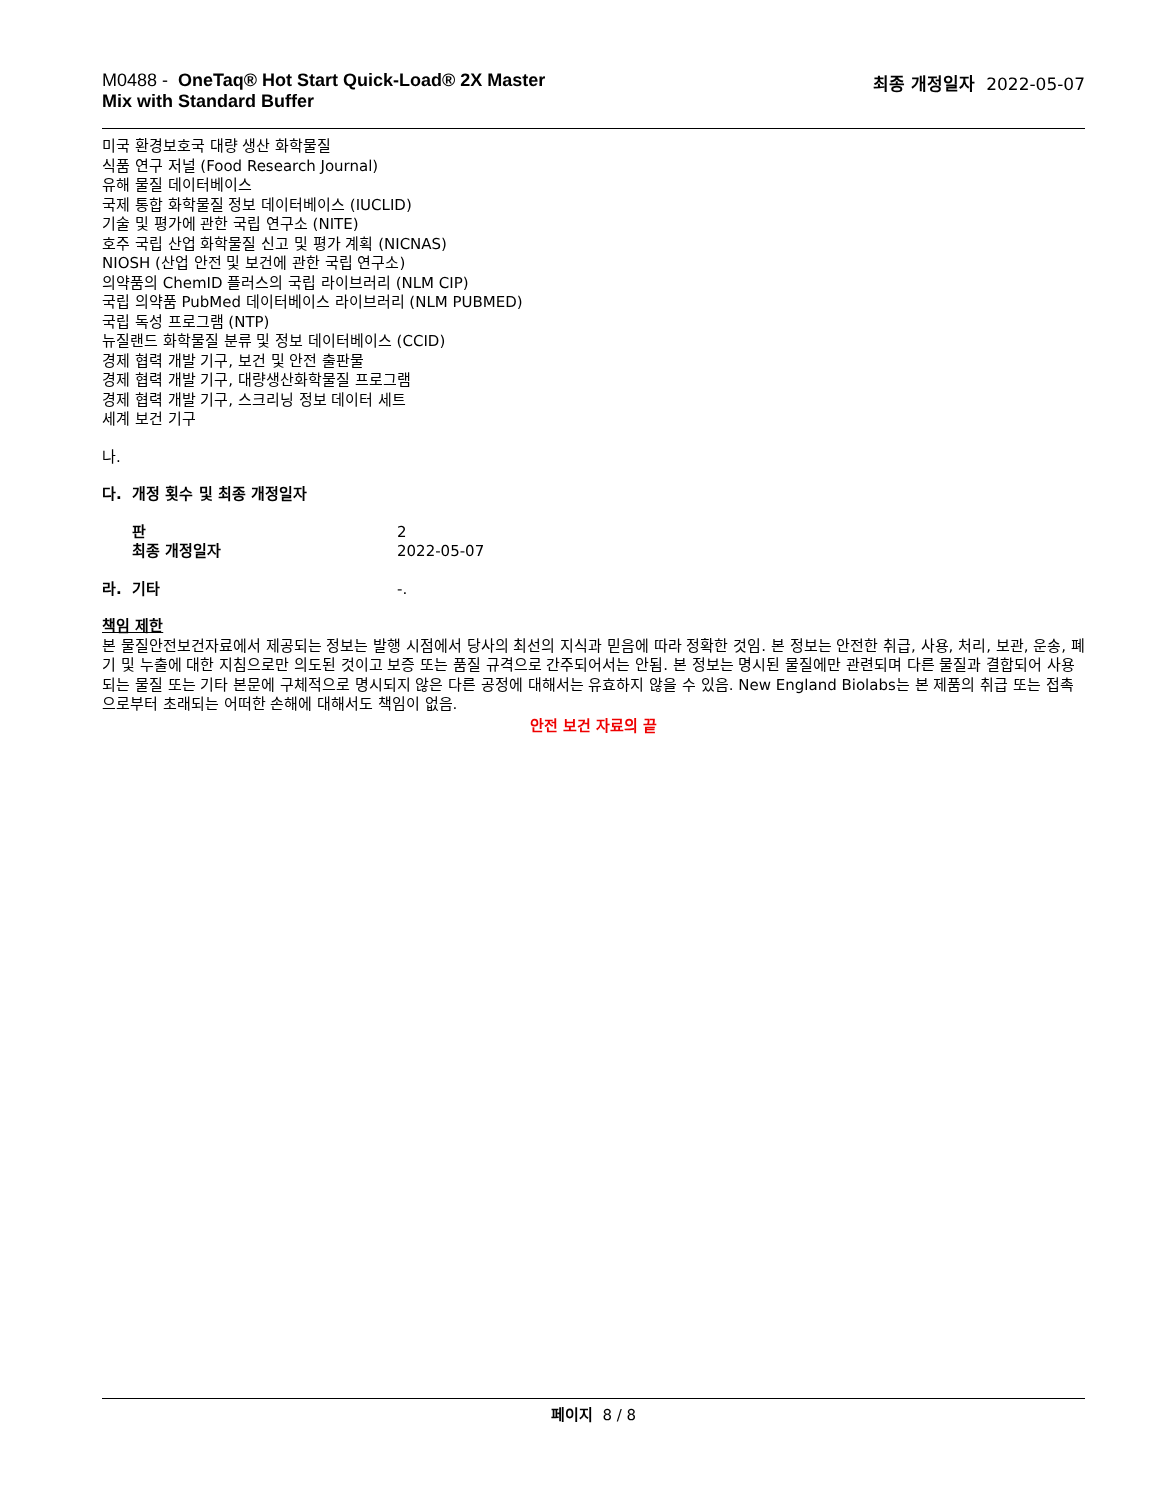M0488 - OneTaq® Hot Start Quick-Load® 2X Master
Mix with Standard Buffer
최종 개정일자 2022-05-07
미국 환경보호국 대량 생산 화학물질
식품 연구 저널 (Food Research Journal)
유해 물질 데이터베이스
국제 통합 화학물질 정보 데이터베이스 (IUCLID)
기술 및 평가에 관한 국립 연구소 (NITE)
호주 국립 산업 화학물질 신고 및 평가 계획 (NICNAS)
NIOSH (산업 안전 및 보건에 관한 국립 연구소)
의약품의 ChemID 플러스의 국립 라이브러리 (NLM CIP)
국립 의약품 PubMed 데이터베이스 라이브러리 (NLM PUBMED)
국립 독성 프로그램 (NTP)
뉴질랜드 화학물질 분류 및 정보 데이터베이스 (CCID)
경제 협력 개발 기구, 보건 및 안전 출판물
경제 협력 개발 기구, 대량생산화학물질 프로그램
경제 협력 개발 기구, 스크리닝 정보 데이터 세트
세계 보건 기구
나.
다. 개정 횟수 및 최종 개정일자
판 2
최종 개정일자 2022-05-07
라. 기타 -.
책임 제한
본 물질안전보건자료에서 제공되는 정보는 발행 시점에서 당사의 최선의 지식과 믿음에 따라 정확한 것임. 본 정보는 안전한 취급, 사용, 처리, 보관, 운송, 폐기 및 누출에 대한 지침으로만 의도된 것이고 보증 또는 품질 규격으로 간주되어서는 안됨. 본 정보는 명시된 물질에만 관련되며 다른 물질과 결합되어 사용되는 물질 또는 기타 본문에 구체적으로 명시되지 않은 다른 공정에 대해서는 유효하지 않을 수 있음. New England Biolabs는 본 제품의 취급 또는 접촉으로부터 초래되는 어떠한 손해에 대해서도 책임이 없음.
안전 보건 자료의 끝
페이지 8 / 8